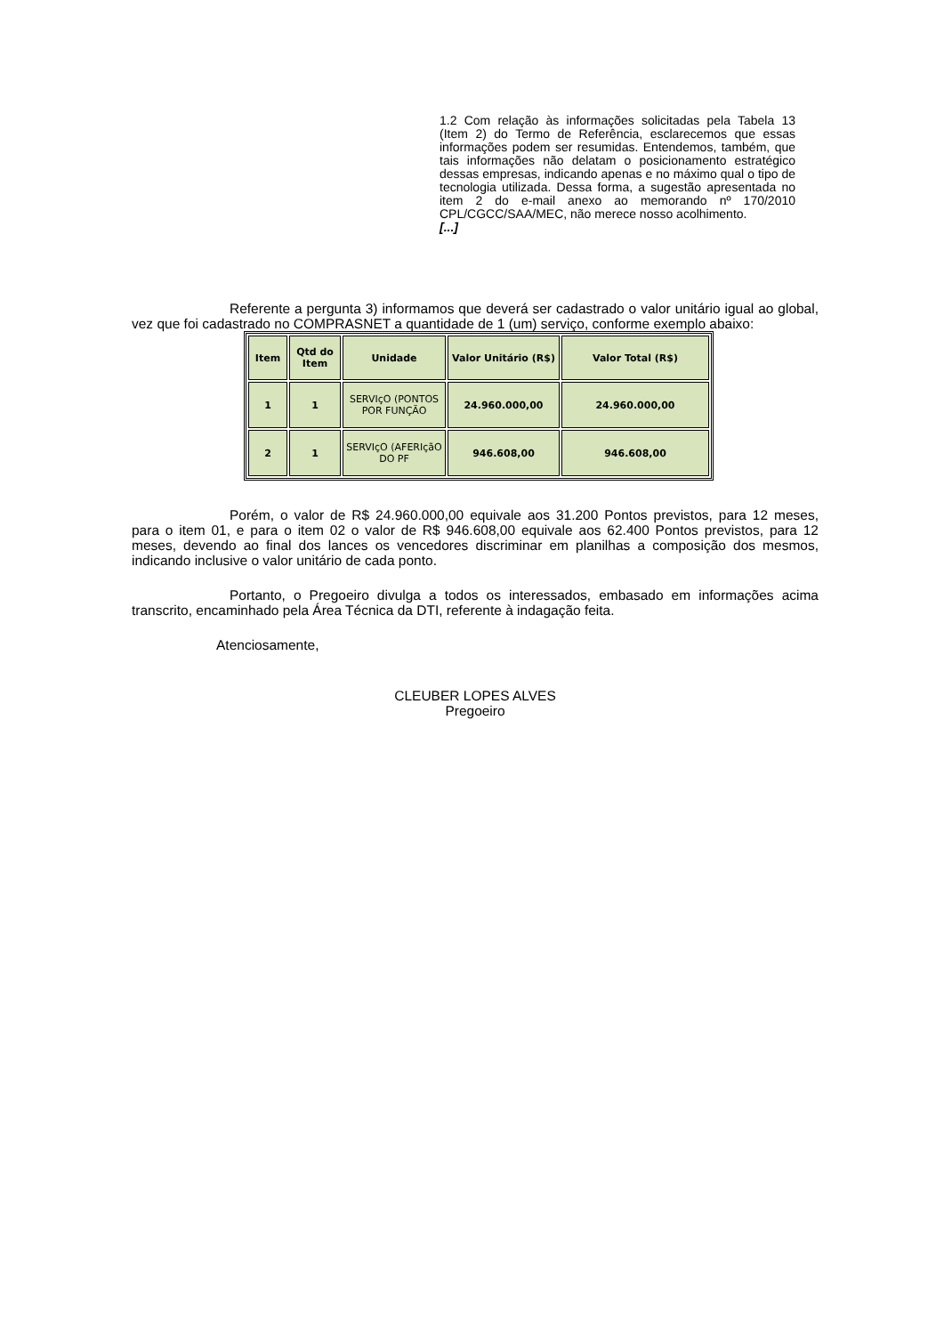1.2 Com relação às informações solicitadas pela Tabela 13 (Item 2) do Termo de Referência, esclarecemos que essas informações podem ser resumidas. Entendemos, também, que tais informações não delatam o posicionamento estratégico dessas empresas, indicando apenas e no máximo qual o tipo de tecnologia utilizada. Dessa forma, a sugestão apresentada no item 2 do e-mail anexo ao memorando nº 170/2010 CPL/CGCC/SAA/MEC, não merece nosso acolhimento.
[...]
Referente a pergunta 3) informamos que deverá ser cadastrado o valor unitário igual ao global, vez que foi cadastrado no COMPRASNET a quantidade de 1 (um) serviço, conforme exemplo abaixo:
| Item | Qtd do Item | Unidade | Valor Unitário (R$) | Valor Total (R$) |
| --- | --- | --- | --- | --- |
| 1 | 1 | SERVIçO (PONTOS POR FUNÇÃO | 24.960.000,00 | 24.960.000,00 |
| 2 | 1 | SERVIçO (AFERIçãO DO PF | 946.608,00 | 946.608,00 |
Porém, o valor de R$ 24.960.000,00 equivale aos 31.200 Pontos previstos, para 12 meses, para o item 01, e para o item 02 o valor de R$ 946.608,00 equivale aos 62.400 Pontos previstos, para 12 meses, devendo ao final dos lances os vencedores discriminar em planilhas a composição dos mesmos, indicando inclusive o valor unitário de cada ponto.
Portanto, o Pregoeiro divulga a todos os interessados, embasado em informações acima transcrito, encaminhado pela Área Técnica da DTI, referente à indagação feita.
Atenciosamente,
CLEUBER LOPES ALVES
Pregoeiro